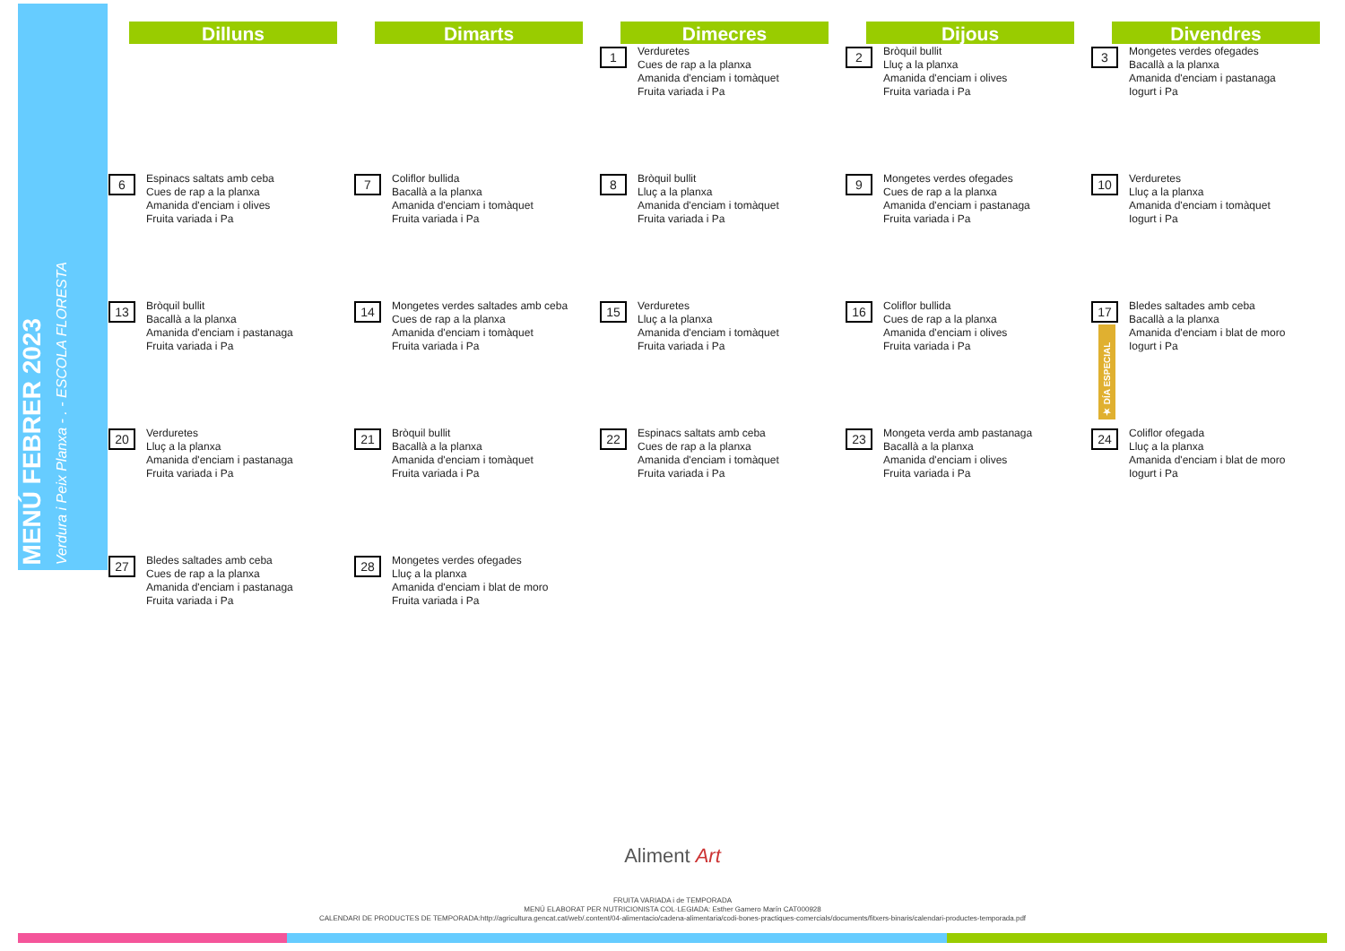MENÚ FEBRER 2023
Verdura i Peix Planxa - . - ESCOLA FLORESTA
| Dilluns | Dimarts | Dimecres | Dijous | Divendres |
| --- | --- | --- | --- | --- |
| | | 1 Verduretes Cues de rap a la planxa Amanida d'enciam i tomàquet Fruita variada i Pa | 2 Bròquil bullit Lluç a la planxa Amanida d'enciam i olives Fruita variada i Pa | 3 Mongetes verdes ofegades Bacallà a la planxa Amanida d'enciam i pastanaga Iogurt i Pa |
| 6 Espinacs saltats amb ceba Cues de rap a la planxa Amanida d'enciam i olives Fruita variada i Pa | 7 Coliflor bullida Bacallà a la planxa Amanida d'enciam i tomàquet Fruita variada i Pa | 8 Bròquil bullit Lluç a la planxa Amanida d'enciam i tomàquet Fruita variada i Pa | 9 Mongetes verdes ofegades Cues de rap a la planxa Amanida d'enciam i pastanaga Fruita variada i Pa | 10 Verduretes Lluç a la planxa Amanida d'enciam i tomàquet Iogurt i Pa |
| 13 Bròquil bullit Bacallà a la planxa Amanida d'enciam i pastanaga Fruita variada i Pa | 14 Mongetes verdes saltades amb ceba Cues de rap a la planxa Amanida d'enciam i tomàquet Fruita variada i Pa | 15 Verduretes Lluç a la planxa Amanida d'enciam i tomàquet Fruita variada i Pa | 16 Coliflor bullida Cues de rap a la planxa Amanida d'enciam i olives Fruita variada i Pa | 17 ★ DÍA ESPECIAL Bledes saltades amb ceba Bacallà a la planxa Amanida d'enciam i blat de moro Iogurt i Pa |
| 20 Verduretes Lluç a la planxa Amanida d'enciam i pastanaga Fruita variada i Pa | 21 Bròquil bullit Bacallà a la planxa Amanida d'enciam i tomàquet Fruita variada i Pa | 22 Espinacs saltats amb ceba Cues de rap a la planxa Amanida d'enciam i tomàquet Fruita variada i Pa | 23 Mongeta verda amb pastanaga Bacallà a la planxa Amanida d'enciam i olives Fruita variada i Pa | 24 Coliflor ofegada Lluç a la planxa Amanida d'enciam i blat de moro Iogurt i Pa |
| 27 Bledes saltades amb ceba Cues de rap a la planxa Amanida d'enciam i pastanaga Fruita variada i Pa | 28 Mongetes verdes ofegades Lluç a la planxa Amanida d'enciam i blat de moro Fruita variada i Pa | | | |
Aliment Art
FRUITA VARIADA i de TEMPORADA
MENÚ ELABORAT PER NUTRICIONISTA COL·LEGIADA: Esther Gamero Marín CAT000928
CALENDARI DE PRODUCTES DE TEMPORADA:http://agricultura.gencat.cat/web/.content/04-alimentacio/cadena-alimentaria/codi-bones-practiques-comercials/documents/fitxers-binaris/calendari-productes-temporada.pdf